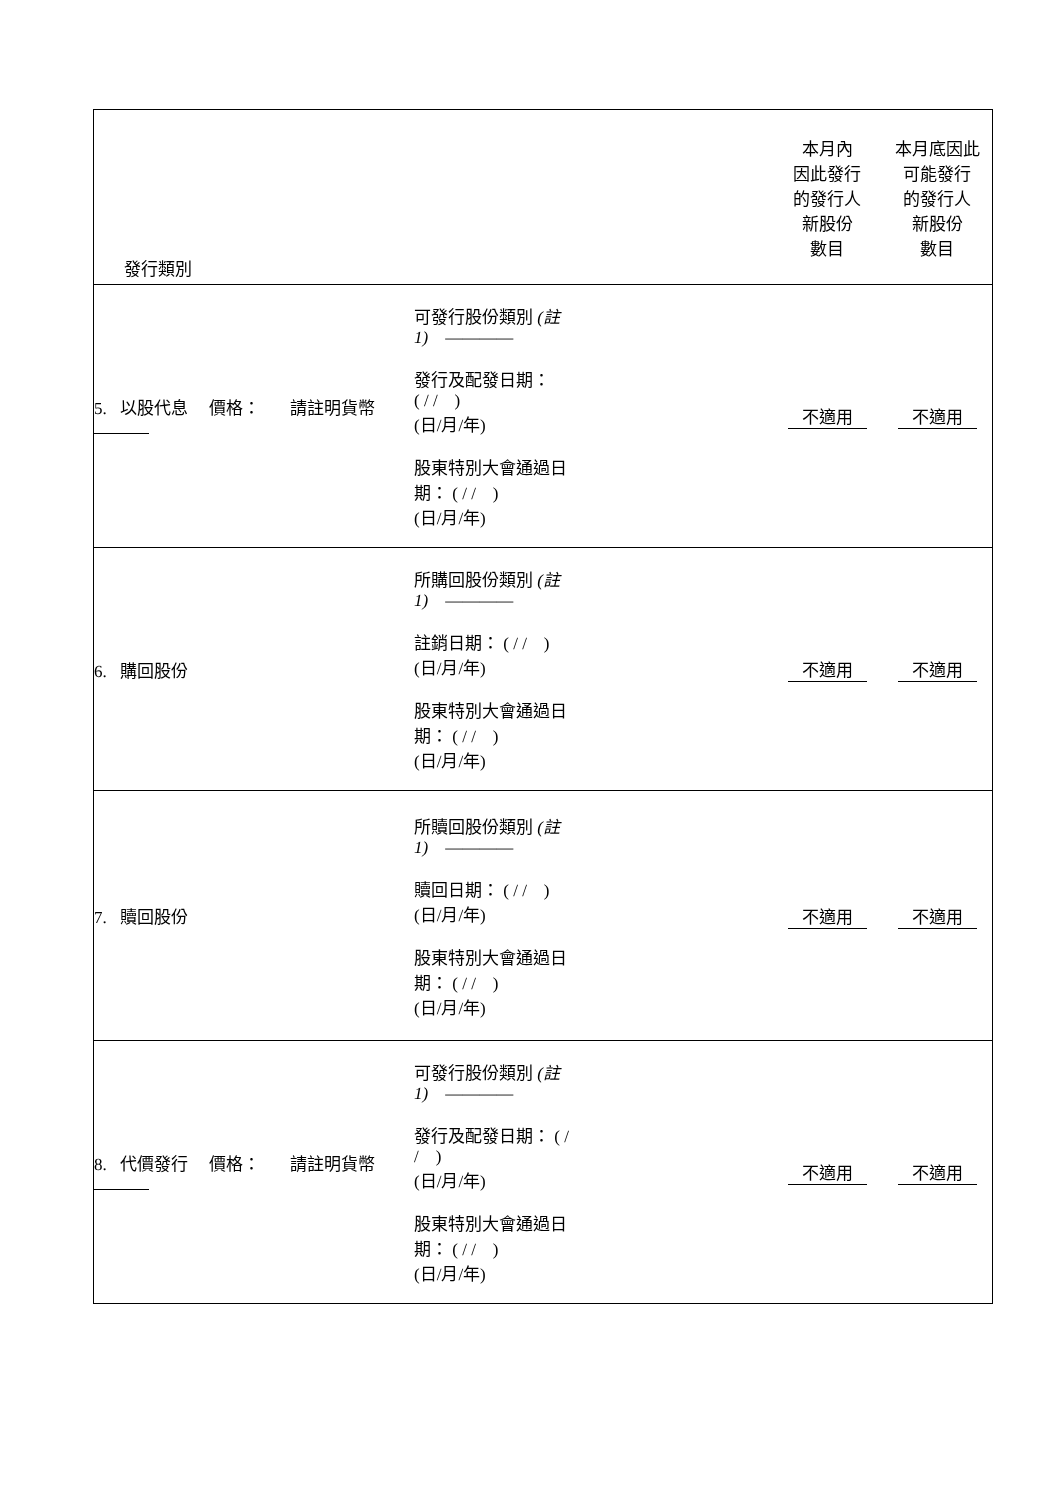| 發行類別 | | | 本月內 因此發行 的發行人 新股份 數目 | 本月底因此 可能發行 的發行人 新股份 數目 |
| 5. 以股代息 價格： 請註明貨幣 | 可發行股份類別 (註 1) ———— 發行及配發日期： ( / / ) (日/月/年) 股東特別大會通過日期： ( / / ) (日/月/年) | | 不適用 | 不適用 |
| 6. 購回股份 | 所購回股份類別 (註 1) ———— 註銷日期： ( / / ) (日/月/年) 股東特別大會通過日期： ( / / ) (日/月/年) | | 不適用 | 不適用 |
| 7. 贖回股份 | 所贖回股份類別 (註 1) ———— 贖回日期： ( / / ) (日/月/年) 股東特別大會通過日期： ( / / ) (日/月/年) | | 不適用 | 不適用 |
| 8. 代價發行 價格： 請註明貨幣 | 可發行股份類別 (註 1) ———— 發行及配發日期： ( / / ) (日/月/年) 股東特別大會通過日期： ( / / ) (日/月/年) | | 不適用 | 不適用 |